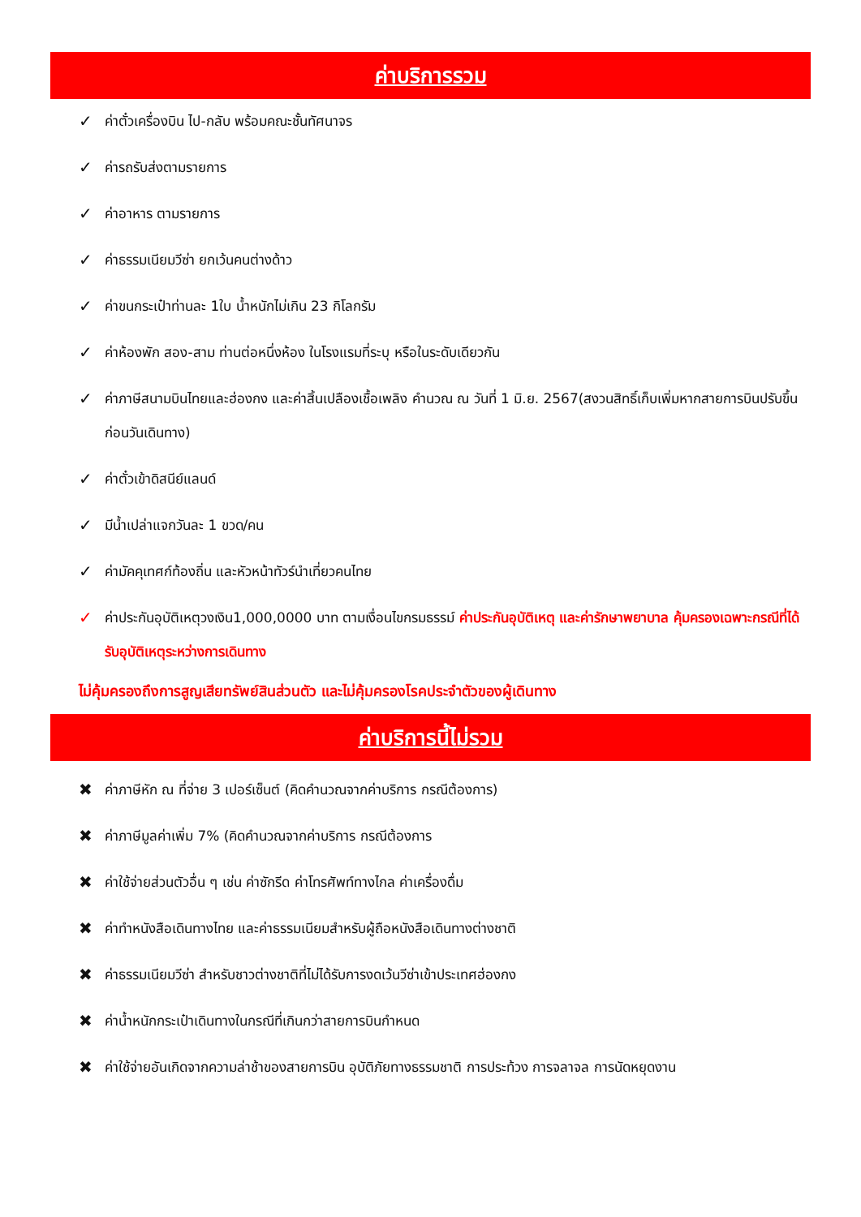ค่าบริการรวม
✓ ค่าตั๋วเครื่องบิน ไป-กลับ พร้อมคณะชั้นทัศนาจร
✓ ค่ารถรับส่งตามรายการ
✓ ค่าอาหาร ตามรายการ
✓ ค่าธรรมเนียมวีซ่า ยกเว้นคนต่างด้าว
✓ ค่าขนกระเป๋าท่านละ 1ใบ น้ำหนักไม่เกิน 23 กิโลกรัม
✓ ค่าห้องพัก สอง-สาม ท่านต่อหนึ่งห้อง ในโรงแรมที่ระบุ หรือในระดับเดียวกัน
✓ ค่าภาษีสนามบินไทยและฮ่องกง และค่าสิ้นเปลืองเชื้อเพลิง คำนวณ ณ วันที่ 1 มิ.ย. 2567(สงวนสิทธิ์เก็บเพิ่มหากสายการบินปรับขึ้นก่อนวันเดินทาง)
✓ ค่าตั๋วเข้าดิสนีย์แลนด์
✓ มีน้ำเปล่าแจกวันละ 1 ขวด/คน
✓ ค่ามัคคุเทศก์ท้องถิ่น และหัวหน้าทัวร์นำเที่ยวคนไทย
✓ ค่าประกันอุบัติเหตุวงเงิน1,000,0000 บาท ตามเงื่อนไขกรมธรรม์ ค่าประกันอุบัติเหตุ และค่ารักษาพยาบาล คุ้มครองเฉพาะกรณีที่ได้รับอุบัติเหตุระหว่างการเดินทาง
ไม่คุ้มครองถึงการสูญเสียทรัพย์สินส่วนตัว และไม่คุ้มครองโรคประจำตัวของผู้เดินทาง
ค่าบริการนี้ไม่รวม
✖ ค่าภาษีหัก ณ ที่จ่าย 3 เปอร์เซ็นต์ (คิดคำนวณจากค่าบริการ กรณีต้องการ)
✖ ค่าภาษีมูลค่าเพิ่ม 7% (คิดคำนวณจากค่าบริการ กรณีต้องการ
✖ ค่าใช้จ่ายส่วนตัวอื่น ๆ เช่น ค่าซักรีด ค่าโทรศัพท์ทางไกล ค่าเครื่องดื่ม
✖ ค่าทำหนังสือเดินทางไทย และค่าธรรมเนียมสำหรับผู้ถือหนังสือเดินทางต่างชาติ
✖ ค่าธรรมเนียมวีซ่า สำหรับชาวต่างชาติที่ไม่ได้รับการงดเว้นวีซ่าเข้าประเทศฮ่องกง
✖ ค่าน้ำหนักกระเป๋าเดินทางในกรณีที่เกินกว่าสายการบินกำหนด
✖ ค่าใช้จ่ายอันเกิดจากความล่าช้าของสายการบิน อุบัติภัยทางธรรมชาติ การประท้วง การจลาจล การนัดหยุดงาน